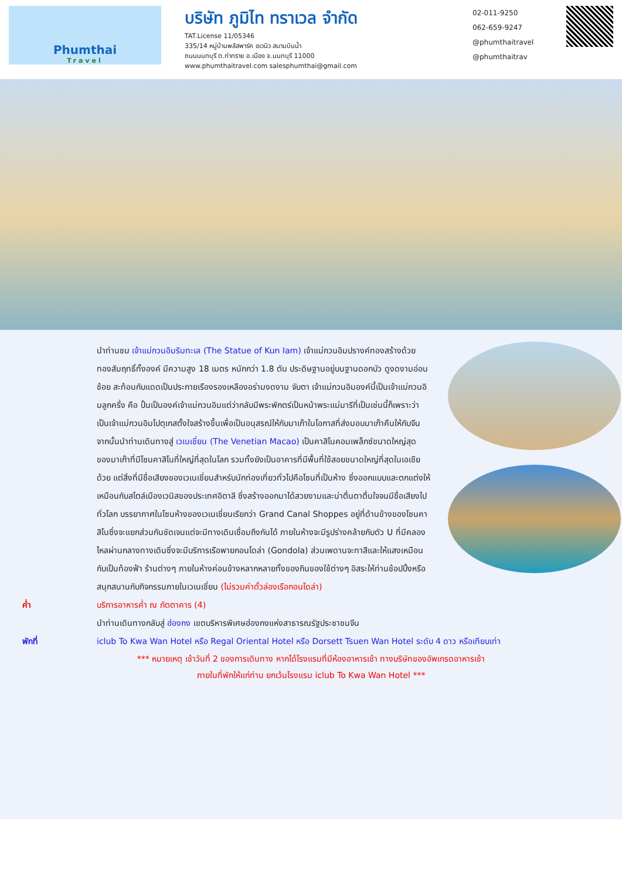Phumthai
Travel
บริษัท ภูมิไท ทราเวล จำกัด
TAT.License 11/05346
335/14 หมู่บ้านพลัสพาร์ค อเวนิว สนามบินน้ำ
ถนนนนทบุรี ต.ท่าทราย อ.เมือง จ.นนทบุรี 11000
www.phumthaitravel.com salesphumthai@gmail.com
02-011-9250
062-659-9247
@phumthaitravel
@phumthaitrav
นำท่านชม เจ้าแม่กวนอิมริมทะเล (The Statue of Kun Iam) เจ้าแม่กวนอิมปรางค์ทองสร้างด้วยทองสัมฤทธิ์ทั้งองค์ มีความสูง 18 เมตร หนักกว่า 1.8 ตัน ประดิษฐานอยู่บนฐานดอกบัว ดูงดงามอ่อนช้อย สะท้อนกับแดดเป็นประกายเรืองรองเหลืองอร่ามงดงาม จับตา เจ้าแม่กวนอิมองค์นี้เป็นเจ้าแม่กวนอิมลูกครึ่ง คือ ปั้นเป็นองค์เจ้าแม่กวนอิมแต่ว่ากลับมีพระพักตร์เป็นหน้าพระแม่มารีที่เป็นเช่นนี้ก็เพราะว่าเป็นเจ้าแม่กวนอิมโปตุเกสตั้งใจสร้างขึ้นเพื่อเป็นอนุสรณ์ให้กับมาเก๊าในโอกาสที่ส่งมอบมาเก๊าคืนให้กับจีน
จากนั้นนำท่านเดินทางสู่ เวเนเชี่ยน (The Venetian Macao) เป็นคาสิโนคอมเพล็กซ์ขนาดใหญ่สุดของมาเก๊าที่มีโซนคาสิโนที่ใหญ่ที่สุดในโลก รวมทั้งยังเป็นอาคารที่มีพื้นที่ใช้สอยขนาดใหญ่ที่สุดในเอเชียด้วย แต่สิ่งที่มีชื่อเสียงของเวเนเชี่ยนสำหรับนักท่องเที่ยวทั่วไปคือโซนที่เป็นห้าง ซึ่งออกแบบและตกแต่งให้เหมือนกับสไตล์เมืองเวนิสของประเทศอิตาลี ซึ่งสร้างออกมาได้สวยงามและน่าตื่นตาตื่นใจจนมีชื่อเสียงไปทั่วโลก บรรยากาศในโซนห้างของเวเนเชี่ยนเรียกว่า Grand Canal Shoppes อยู่ที่ด้านข้างของโซนคาสิโนซึ่งจะแยกส่วนกันชัดเจนแต่จะมีทางเดินเชื่อมถึงกันได้ ภายในห้างจะมีรูปร่างคล้ายกับตัว U ที่มีคลองไหลผ่านกลางทางเดินซึ่งจะมีบริการเรือพายกอนโดล่า (Gondola) ส่วนเพดานจะทาสีและให้แสงเหมือนกับเป็นท้องฟ้า ร้านต่างๆ ภายในห้างค่อนข้างหลากหลายทั้งของกินของใช้ต่างๆ อิสระให้ท่านช้อปปิ้งหรือสนุกสนานกับกิจกรรมภายในเวเนเชี่ยน (ไม่รวมค่าตั๋วล่องเรือกอนโดล่า)
ค่ำ บริการอาหารค่ำ ณ ภัตตาคาร (4)
นำท่านเดินทางกลับสู่ ฮ่องกง เขตบริหารพิเศษฮ่องกงแห่งสาธารณรัฐประชาชนจีน
พักที่ iclub To Kwa Wan Hotel หรือ Regal Oriental Hotel หรือ Dorsett Tsuen Wan Hotel ระดับ 4 ดาว หรือเทียบเท่า
*** หมายเหตุ เช้าวันที่ 2 ของการเดินทาง หากได้โรงแรมที่มีห้องอาหารเช้า ทางบริษัทของอัพเกรดอาหารเช้า
ภายในที่พักให้แก่ท่าน ยกเว้นโรงแรม iclub To Kwa Wan Hotel ***